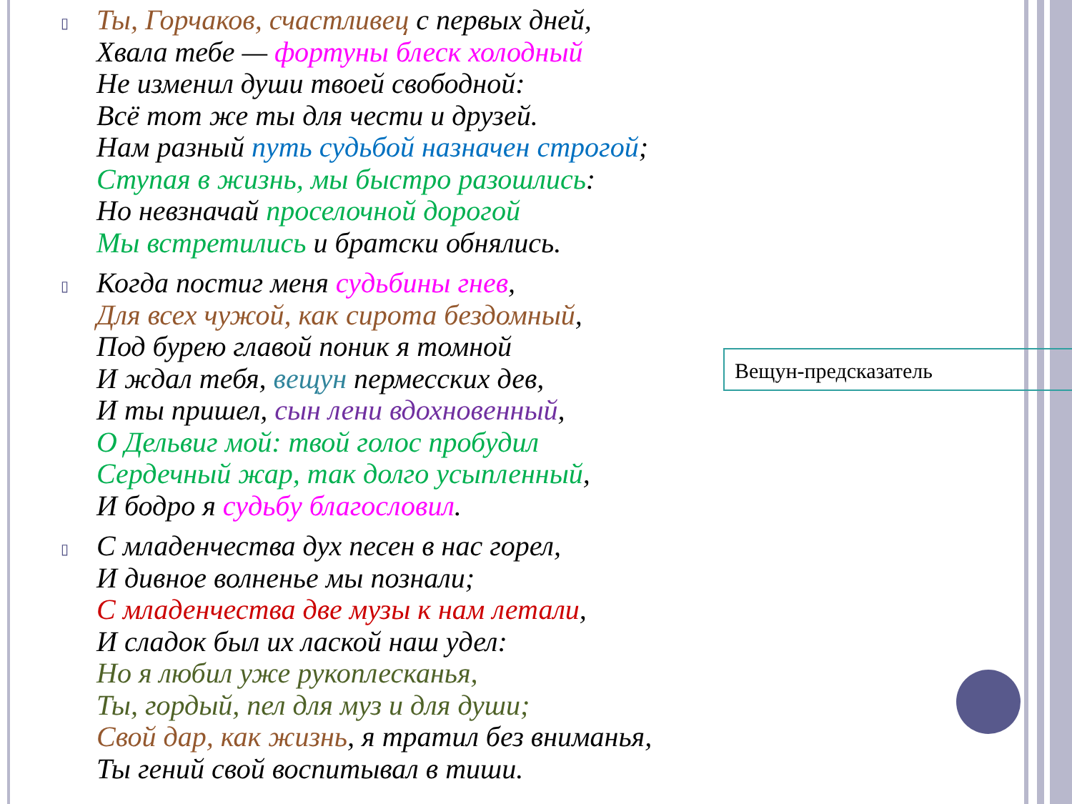▯
Ты, Горчаков, счастливец с первых дней,
Хвала тебе — фортуны блеск холодный
Не изменил души твоей свободной:
Всё тот же ты для чести и друзей.
Нам разный путь судьбой назначен строгой;
Ступая в жизнь, мы быстро разошлись:
Но невзначай проселочной дорогой
Мы встретились и братски обнялись.
▯
Когда постиг меня судьбины гнев,
Для всех чужой, как сирота бездомный,
Под бурею главой поник я томной
И ждал тебя, вещун пермесских дев,
И ты пришел, сын лени вдохновенный,
О Дельвиг мой: твой голос пробудил
Сердечный жар, так долго усыпленный,
И бодро я судьбу благословил.
▯
С младенчества дух песен в нас горел,
И дивное волненье мы познали;
С младенчества две музы к нам летали,
И сладок был их лаской наш удел:
Но я любил уже рукоплесканья,
Ты, гордый, пел для муз и для души;
Свой дар, как жизнь, я тратил без вниманья,
Ты гений свой воспитывал в тиши.
Вещун-предсказатель